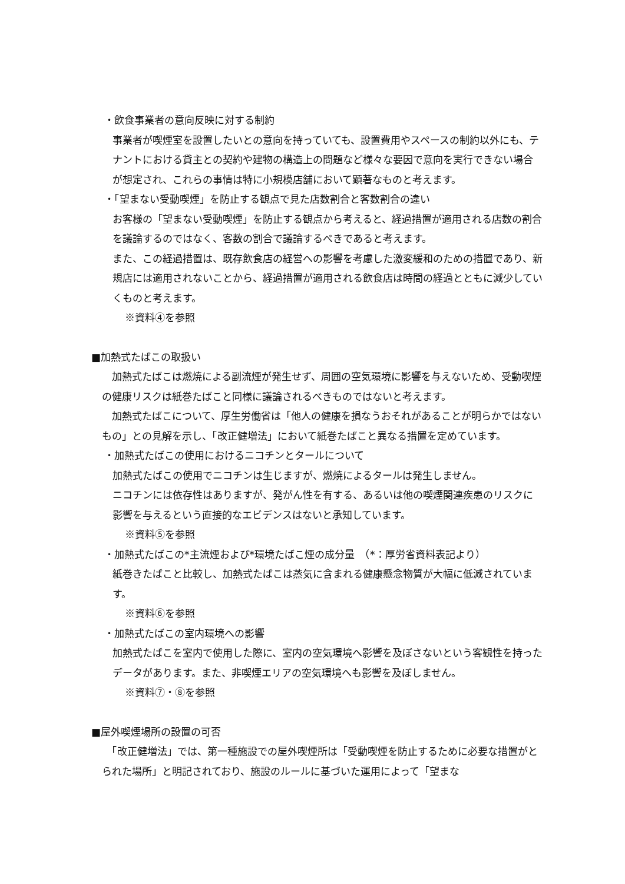・飲食事業者の意向反映に対する制約
事業者が喫煙室を設置したいとの意向を持っていても、設置費用やスペースの制約以外にも、テナントにおける貸主との契約や建物の構造上の問題など様々な要因で意向を実行できない場合が想定され、これらの事情は特に小規模店舗において顕著なものと考えます。
・「望まない受動喫煙」を防止する観点で見た店数割合と客数割合の違い
お客様の「望まない受動喫煙」を防止する観点から考えると、経過措置が適用される店数の割合を議論するのではなく、客数の割合で議論するべきであると考えます。
また、この経過措置は、既存飲食店の経営への影響を考慮した激変緩和のための措置であり、新規店には適用されないことから、経過措置が適用される飲食店は時間の経過とともに減少していくものと考えます。
※資料④を参照
■加熱式たばこの取扱い
　加熱式たばこは燃焼による副流煙が発生せず、周囲の空気環境に影響を与えないため、受動喫煙の健康リスクは紙巻たばこと同様に議論されるべきものではないと考えます。
　加熱式たばこについて、厚生労働省は「他人の健康を損なうおそれがあることが明らかではないもの」との見解を示し、「改正健増法」において紙巻たばこと異なる措置を定めています。
・加熱式たばこの使用におけるニコチンとタールについて
加熱式たばこの使用でニコチンは生じますが、燃焼によるタールは発生しません。
ニコチンには依存性はありますが、発がん性を有する、あるいは他の喫煙関連疾患のリスクに影響を与えるという直接的なエビデンスはないと承知しています。
※資料⑤を参照
・加熱式たばこの*主流煙および*環境たばこ煙の成分量　（*：厚労省資料表記より）
紙巻きたばこと比較し、加熱式たばこは蒸気に含まれる健康懸念物質が大幅に低減されています。
※資料⑥を参照
・加熱式たばこの室内環境への影響
加熱式たばこを室内で使用した際に、室内の空気環境へ影響を及ぼさないという客観性を持ったデータがあります。また、非喫煙エリアの空気環境へも影響を及ぼしません。
※資料⑦・⑧を参照
■屋外喫煙場所の設置の可否
　「改正健増法」では、第一種施設での屋外喫煙所は「受動喫煙を防止するために必要な措置がとられた場所」と明記されており、施設のルールに基づいた運用によって「望まな